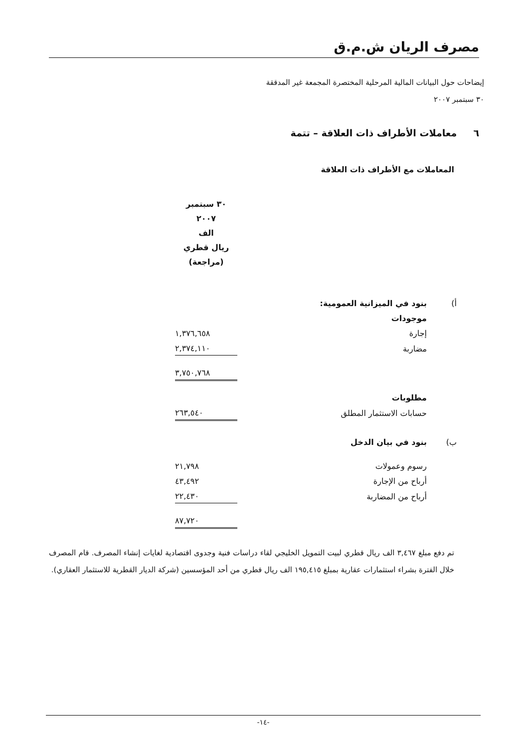مصرف الريان ش.م.ق
إيضاحات حول البيانات المالية المرحلية المختصرة المجمعة غير المدققة
٣٠ سبتمبر ٢٠٠٧
٦ معاملات الأطراف ذات العلاقة – تتمة
المعاملات مع الأطراف ذات العلاقة
| | | ٣٠ سبتمبر ٢٠٠٧ الف ريال قطري (مراجعة) |
| أ) | بنود في الميزانية العمومية: | |
| | موجودات | |
| | إجارة | ١,٣٧٦,٦٥٨ |
| | مضاربة | ٢,٣٧٤,١١٠ |
| | | ٣,٧٥٠,٧٦٨ |
| | مطلوبات | |
| | حسابات الاستثمار المطلق | ٢٦٣,٥٤٠ |
| ب) | بنود في بيان الدخل | |
| | رسوم وعمولات | ٢١,٧٩٨ |
| | أرباح من الإجارة | ٤٣,٤٩٢ |
| | أرباح من المضاربة | ٢٢,٤٣٠ |
| | | ٨٧,٧٢٠ |
تم دفع مبلغ ٣,٤٦٧ الف ريال قطري لبيت التمويل الخليجي لقاء دراسات فنية وجدوى اقتصادية لغايات إنشاء المصرف. قام المصرف خلال الفترة بشراء استثمارات عقارية بمبلغ ١٩٥,٤١٥ الف ريال قطري من أحد المؤسسين (شركة الديار القطرية للاستثمار العقاري).
-١٤-